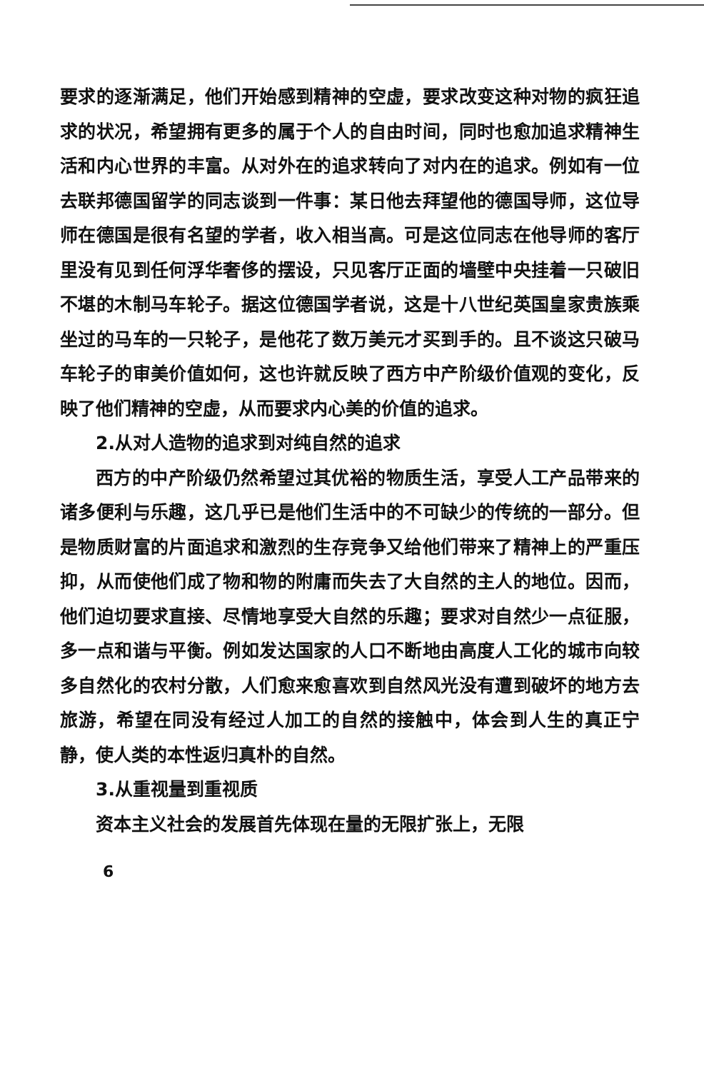要求的逐渐满足，他们开始感到精神的空虚，要求改变这种对物的疯狂追求的状况，希望拥有更多的属于个人的自由时间，同时也愈加追求精神生活和内心世界的丰富。从对外在的追求转向了对内在的追求。例如有一位去联邦德国留学的同志谈到一件事：某日他去拜望他的德国导师，这位导师在德国是很有名望的学者，收入相当高。可是这位同志在他导师的客厅里没有见到任何浮华奢侈的摆设，只见客厅正面的墙壁中央挂着一只破旧不堪的木制马车轮子。据这位德国学者说，这是十八世纪英国皇家贵族乘坐过的马车的一只轮子，是他花了数万美元才买到手的。且不谈这只破马车轮子的审美价值如何，这也许就反映了西方中产阶级价值观的变化，反映了他们精神的空虚，从而要求内心美的价值的追求。
2.从对人造物的追求到对纯自然的追求
西方的中产阶级仍然希望过其优裕的物质生活，享受人工产品带来的诸多便利与乐趣，这几乎已是他们生活中的不可缺少的传统的一部分。但是物质财富的片面追求和激烈的生存竞争又给他们带来了精神上的严重压抑，从而使他们成了物和物的附庸而失去了大自然的主人的地位。因而，他们迫切要求直接、尽情地享受大自然的乐趣；要求对自然少一点征服，多一点和谐与平衡。例如发达国家的人口不断地由高度人工化的城市向较多自然化的农村分散，人们愈来愈喜欢到自然风光没有遭到破坏的地方去旅游，希望在同没有经过人加工的自然的接触中，体会到人生的真正宁静，使人类的本性返归真朴的自然。
3.从重视量到重视质
资本主义社会的发展首先体现在量的无限扩张上，无限
6